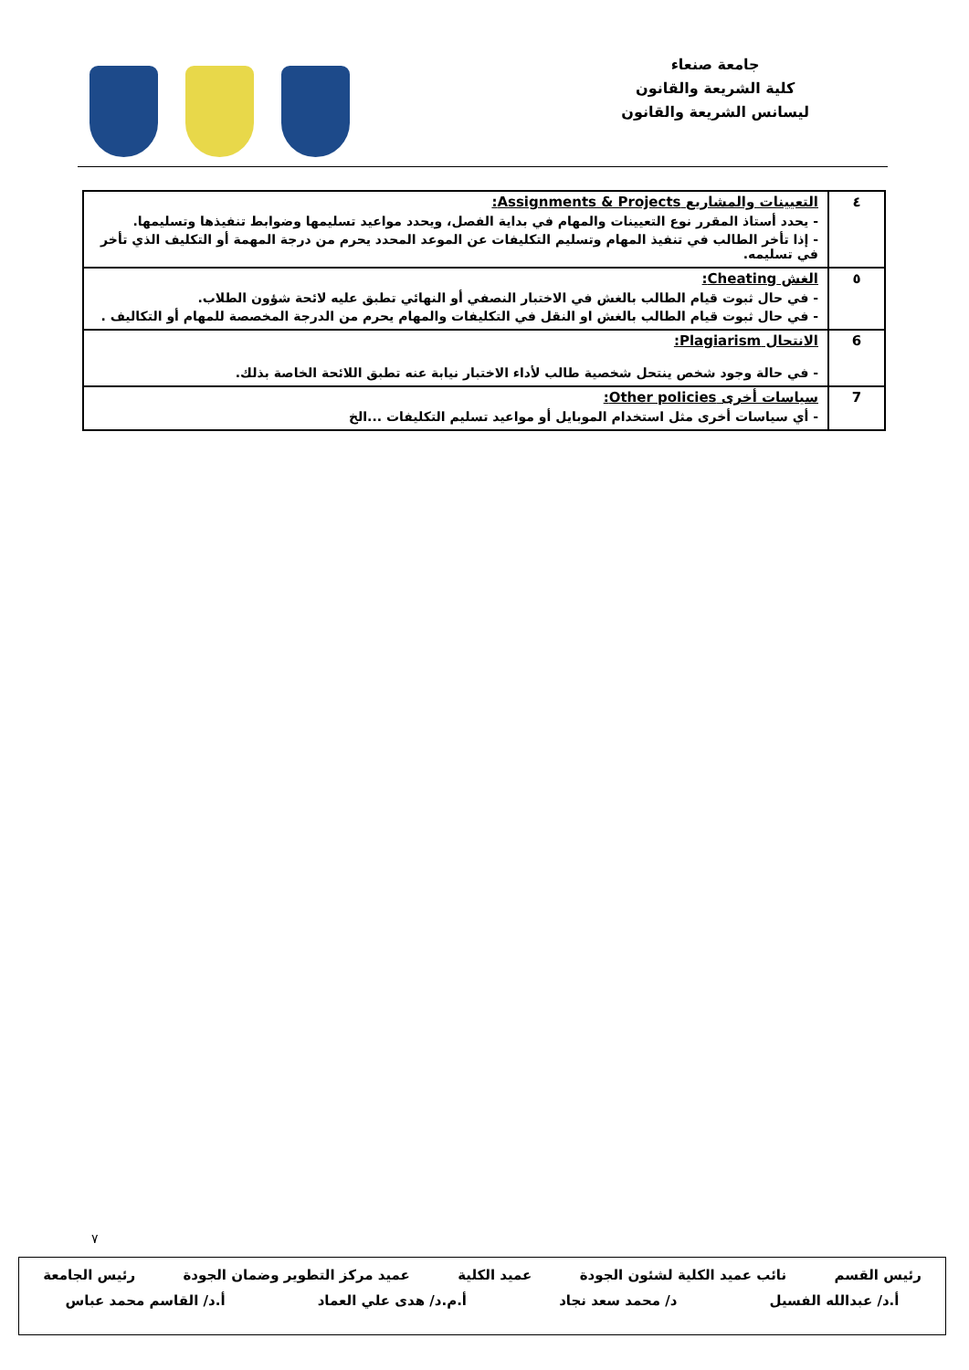جامعة صنعاء
كلية الشريعة والقانون
ليسانس الشريعة والقانون
| ٤ | التعيينات والمشاريع Assignments & Projects: - يحدد أستاذ المقرر نوع التعيينات والمهام في بداية الفصل، ويحدد مواعيد تسليمها وضوابط تنفيذها وتسليمها. - إذا تأخر الطالب في تنفيذ المهام وتسليم التكليفات عن الموعد المحدد يحرم من درجة المهمة أو التكليف الذي تأخر في تسليمه. |
| ٥ | الغش Cheating: - في حال ثبوت قيام الطالب بالغش في الاختبار النصفي أو النهائي تطبق عليه لائحة شؤون الطلاب. - في حال ثبوت قيام الطالب بالغش او النقل في التكليفات والمهام يحرم من الدرجة المخصصة للمهام أو التكاليف . |
| 6 | الانتحال Plagiarism: - في حالة وجود شخص ينتحل شخصية طالب لأداء الاختبار نيابة عنه تطبق اللائحة الخاصة بذلك. |
| 7 | سياسات أخرى Other policies: - أي سياسات أخرى مثل استخدام الموبايل أو مواعيد تسليم التكليفات ...الخ |
٧
رئيس القسم نائب عميد الكلية لشئون الجودة عميد الكلية عميد مركز التطوير وضمان الجودة رئيس الجامعة
أ.د/ عبدالله الفسيل د/ محمد سعد نجاد أ.م.د/ هدى علي العماد أ.د/ القاسم محمد عباس